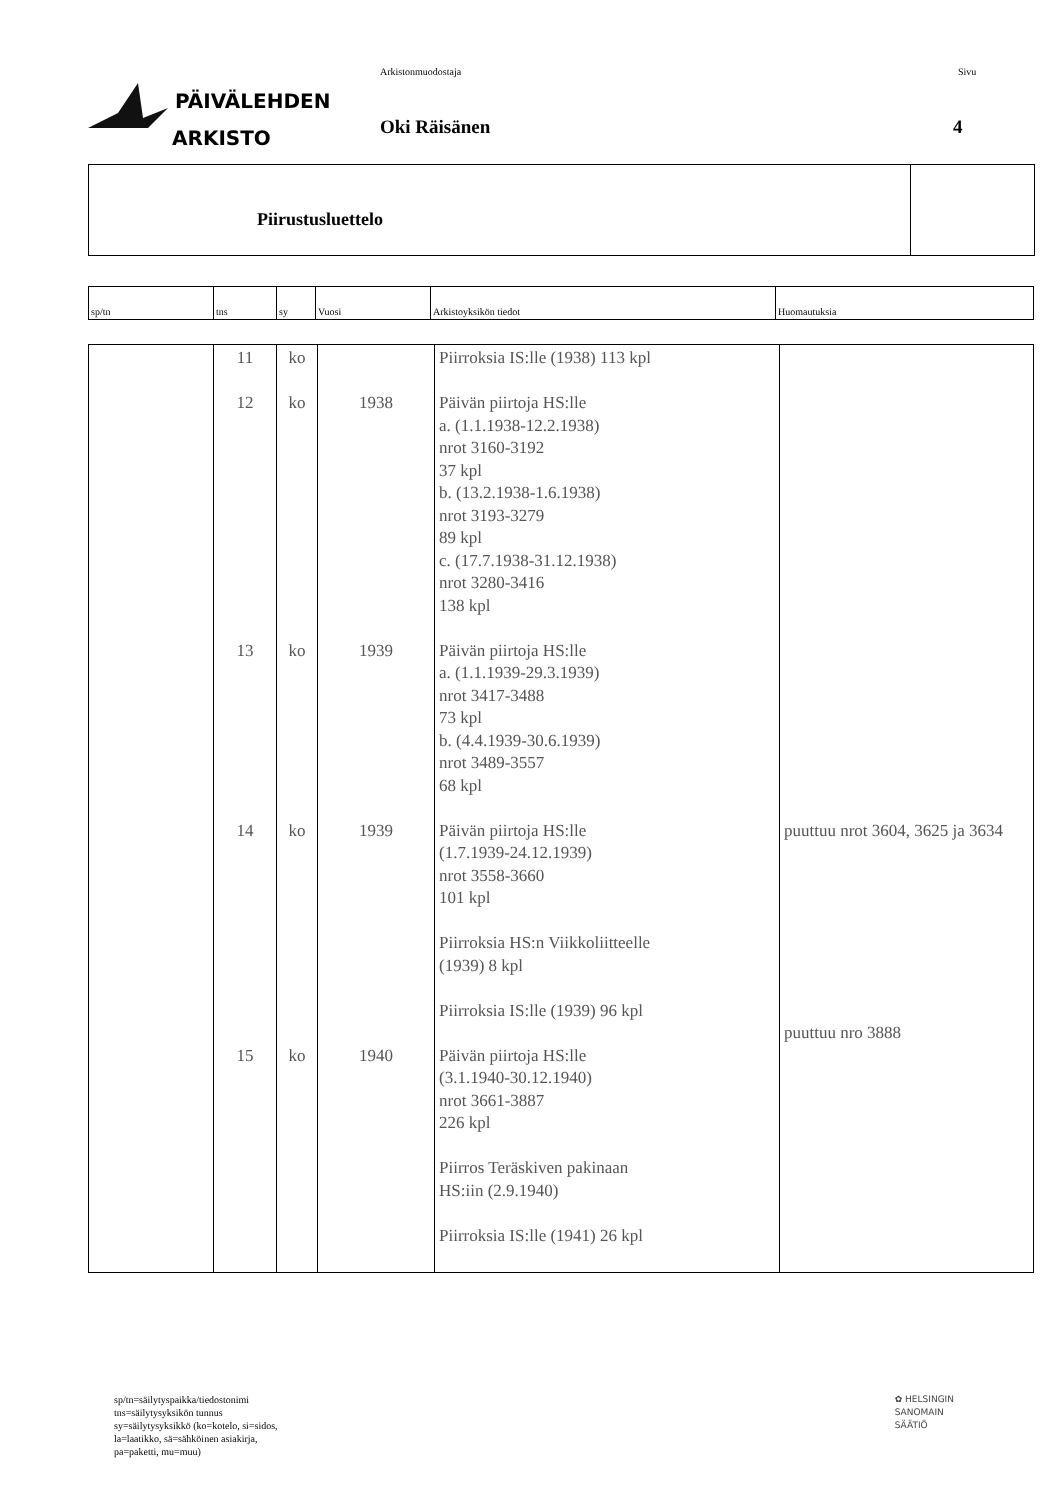PÄIVÄLEHDEN
ARKISTO
Arkistonmuodostaja
Oki Räisänen
Sivu
4
Piirustusluettelo
| sp/tn | tns | sy | Vuosi | Arkistoyksikön tiedot | Huomautuksia |
| --- | --- | --- | --- | --- | --- |
| | 11 12 13 14 15 | ko ko ko ko ko | 1938 1939 1939 1940 | Piirroksia IS:lle (1938) 113 kpl Päivän piirtoja HS:lle a. (1.1.1938-12.2.1938) nrot 3160-3192 37 kpl b. (13.2.1938-1.6.1938) nrot 3193-3279 89 kpl c. (17.7.1938-31.12.1938) nrot 3280-3416 138 kpl Päivän piirtoja HS:lle a. (1.1.1939-29.3.1939) nrot 3417-3488 73 kpl b. (4.4.1939-30.6.1939) nrot 3489-3557 68 kpl Päivän piirtoja HS:lle (1.7.1939-24.12.1939) nrot 3558-3660 101 kpl Piirroksia HS:n Viikkoliitteelle (1939) 8 kpl Piirroksia IS:lle (1939) 96 kpl Päivän piirtoja HS:lle (3.1.1940-30.12.1940) nrot 3661-3887 226 kpl Piirros Teräskiven pakinaan HS:iin (2.9.1940) Piirroksia IS:lle (1941) 26 kpl | puuttuu nrot 3604, 3625 ja 3634 puuttuu nro 3888 |
sp/tn=säilytyspaikka/tiedostonimi
tns=säilytysyksikön tunnus
sy=säilytysyksikkö (ko=kotelo, si=sidos,
la=laatikko, sä=sähköinen asiakirja,
pa=paketti, mu=muu)
✿ HELSINGIN
SANOMAIN
SÄÄTIÖ